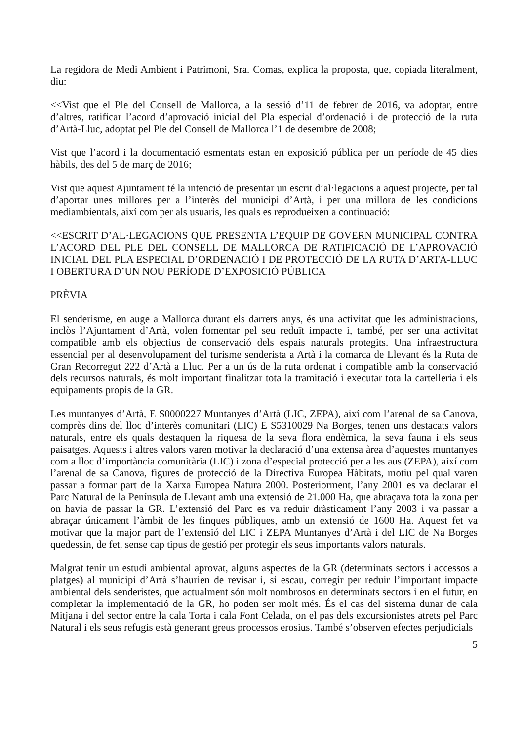La regidora de Medi Ambient i Patrimoni, Sra. Comas, explica la proposta, que, copiada literalment, diu:
<<Vist que el Ple del Consell de Mallorca, a la sessió d’11 de febrer de 2016, va adoptar, entre d’altres, ratificar l’acord d’aprovació inicial del Pla especial d’ordenació i de protecció de la ruta d’Artà-Lluc, adoptat pel Ple del Consell de Mallorca l’1 de desembre de 2008;
Vist que l’acord i la documentació esmentats estan en exposició pública per un període de 45 dies hàbils, des del 5 de març de 2016;
Vist que aquest Ajuntament té la intenció de presentar un escrit d’al·legacions a aquest projecte, per tal d’aportar unes millores per a l’interès del municipi d’Artà, i per una millora de les condicions mediambientals, així com per als usuaris, les quals es reprodueixen a continuació:
<<ESCRIT D’AL·LEGACIONS QUE PRESENTA L’EQUIP DE GOVERN MUNICIPAL CONTRA L’ACORD DEL PLE DEL CONSELL DE MALLORCA DE RATIFICACIÓ DE L’APROVACIÓ INICIAL DEL PLA ESPECIAL D’ORDENACIÓ I DE PROTECCIÓ DE LA RUTA D’ARTÀ-LLUC I OBERTURA D’UN NOU PERÍODE D’EXPOSICIÓ PÚBLICA
PRÈVIA
El senderisme, en auge a Mallorca durant els darrers anys, és una activitat que les administracions, inclòs l’Ajuntament d’Artà, volen fomentar pel seu reduït impacte i, també, per ser una activitat compatible amb els objectius de conservació dels espais naturals protegits. Una infraestructura essencial per al desenvolupament del turisme senderista a Artà i la comarca de Llevant és la Ruta de Gran Recorregut 222 d’Artà a Lluc. Per a un ús de la ruta ordenat i compatible amb la conservació dels recursos naturals, és molt important finalitzar tota la tramitació i executar tota la cartelleria i els equipaments propis de la GR.
Les muntanyes d’Artà, E S0000227 Muntanyes d’Artà (LIC, ZEPA), així com l’arenal de sa Canova, comprès dins del lloc d’interès comunitari (LIC) E S5310029 Na Borges, tenen uns destacats valors naturals, entre els quals destaquen la riquesa de la seva flora endèmica, la seva fauna i els seus paisatges. Aquests i altres valors varen motivar la declaració d’una extensa àrea d’aquestes muntanyes com a lloc d’importància comunitària (LIC) i zona d’especial protecció per a les aus (ZEPA), així com l’arenal de sa Canova, figures de protecció de la Directiva Europea Hàbitats, motiu pel qual varen passar a formar part de la Xarxa Europea Natura 2000. Posteriorment, l’any 2001 es va declarar el Parc Natural de la Península de Llevant amb una extensió de 21.000 Ha, que abraçava tota la zona per on havia de passar la GR. L’extensió del Parc es va reduir dràsticament l’any 2003 i va passar a abraçar únicament l’àmbit de les finques públiques, amb un extensió de 1600 Ha. Aquest fet va motivar que la major part de l’extensió del LIC i ZEPA Muntanyes d’Artà i del LIC de Na Borges quedessin, de fet, sense cap tipus de gestió per protegir els seus importants valors naturals.
Malgrat tenir un estudi ambiental aprovat, alguns aspectes de la GR (determinats sectors i accessos a platges) al municipi d’Artà s’haurien de revisar i, si escau, corregir per reduir l’important impacte ambiental dels senderistes, que actualment són molt nombrosos en determinats sectors i en el futur, en completar la implementació de la GR, ho poden ser molt més. És el cas del sistema dunar de cala Mitjana i del sector entre la cala Torta i cala Font Celada, on el pas dels excursionistes atrets pel Parc Natural i els seus refugis està generant greus processos erosius. També s’observen efectes perjudicials
5